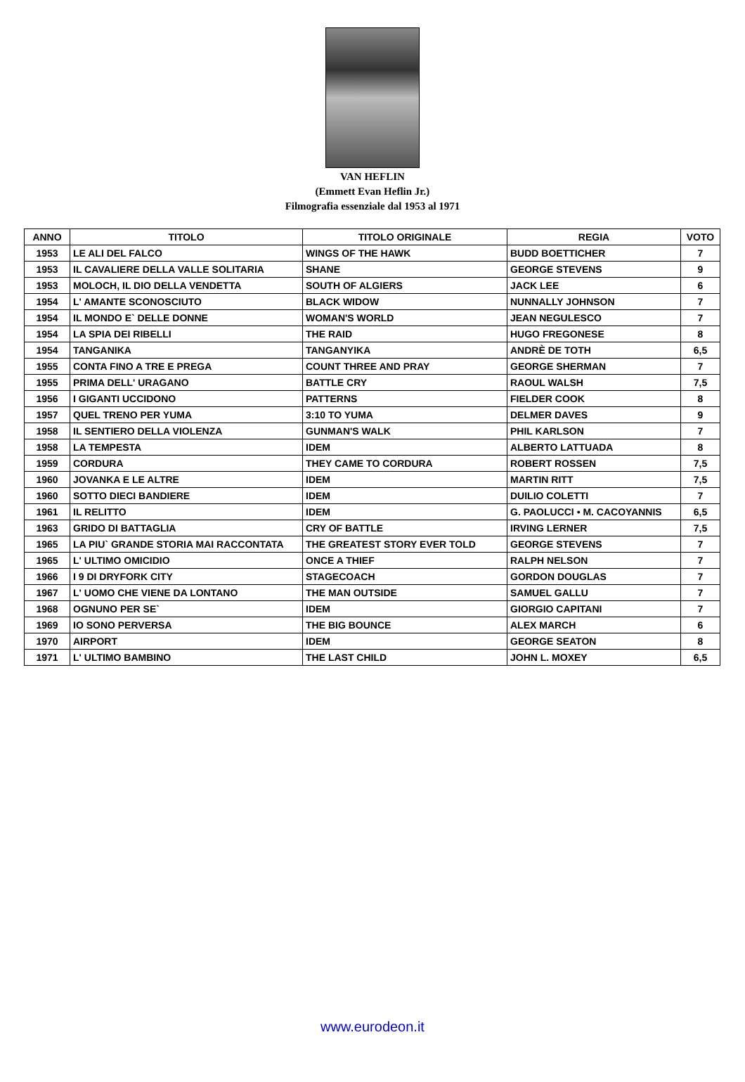VAN HEFLIN
(Emmett Evan Heflin Jr.)
Filmografia essenziale dal 1953 al 1971
| ANNO | TITOLO | TITOLO ORIGINALE | REGIA | VOTO |
| --- | --- | --- | --- | --- |
| 1953 | LE ALI DEL FALCO | WINGS OF THE HAWK | BUDD BOETTICHER | 7 |
| 1953 | IL CAVALIERE DELLA VALLE SOLITARIA | SHANE | GEORGE STEVENS | 9 |
| 1953 | MOLOCH, IL DIO DELLA VENDETTA | SOUTH OF ALGIERS | JACK LEE | 6 |
| 1954 | L' AMANTE SCONOSCIUTO | BLACK WIDOW | NUNNALLY JOHNSON | 7 |
| 1954 | IL MONDO E` DELLE DONNE | WOMAN'S WORLD | JEAN NEGULESCO | 7 |
| 1954 | LA SPIA DEI RIBELLI | THE RAID | HUGO FREGONESE | 8 |
| 1954 | TANGANIKA | TANGANYIKA | ANDRÈ DE TOTH | 6,5 |
| 1955 | CONTA FINO A TRE E PREGA | COUNT THREE AND PRAY | GEORGE SHERMAN | 7 |
| 1955 | PRIMA DELL' URAGANO | BATTLE CRY | RAOUL WALSH | 7,5 |
| 1956 | I GIGANTI UCCIDONO | PATTERNS | FIELDER COOK | 8 |
| 1957 | QUEL TRENO PER YUMA | 3:10 TO YUMA | DELMER DAVES | 9 |
| 1958 | IL SENTIERO DELLA VIOLENZA | GUNMAN'S WALK | PHIL KARLSON | 7 |
| 1958 | LA TEMPESTA | IDEM | ALBERTO LATTUADA | 8 |
| 1959 | CORDURA | THEY CAME TO CORDURA | ROBERT ROSSEN | 7,5 |
| 1960 | JOVANKA E LE ALTRE | IDEM | MARTIN RITT | 7,5 |
| 1960 | SOTTO DIECI BANDIERE | IDEM | DUILIO COLETTI | 7 |
| 1961 | IL RELITTO | IDEM | G. PAOLUCCI • M. CACOYANNIS | 6,5 |
| 1963 | GRIDO DI BATTAGLIA | CRY OF BATTLE | IRVING LERNER | 7,5 |
| 1965 | LA PIU` GRANDE STORIA MAI RACCONTATA | THE GREATEST STORY EVER TOLD | GEORGE STEVENS | 7 |
| 1965 | L' ULTIMO OMICIDIO | ONCE A THIEF | RALPH NELSON | 7 |
| 1966 | I 9 DI DRYFORK CITY | STAGECOACH | GORDON DOUGLAS | 7 |
| 1967 | L' UOMO CHE VIENE DA LONTANO | THE MAN OUTSIDE | SAMUEL GALLU | 7 |
| 1968 | OGNUNO PER SE` | IDEM | GIORGIO CAPITANI | 7 |
| 1969 | IO SONO PERVERSA | THE BIG BOUNCE | ALEX MARCH | 6 |
| 1970 | AIRPORT | IDEM | GEORGE SEATON | 8 |
| 1971 | L' ULTIMO BAMBINO | THE LAST CHILD | JOHN L. MOXEY | 6,5 |
www.eurodeon.it